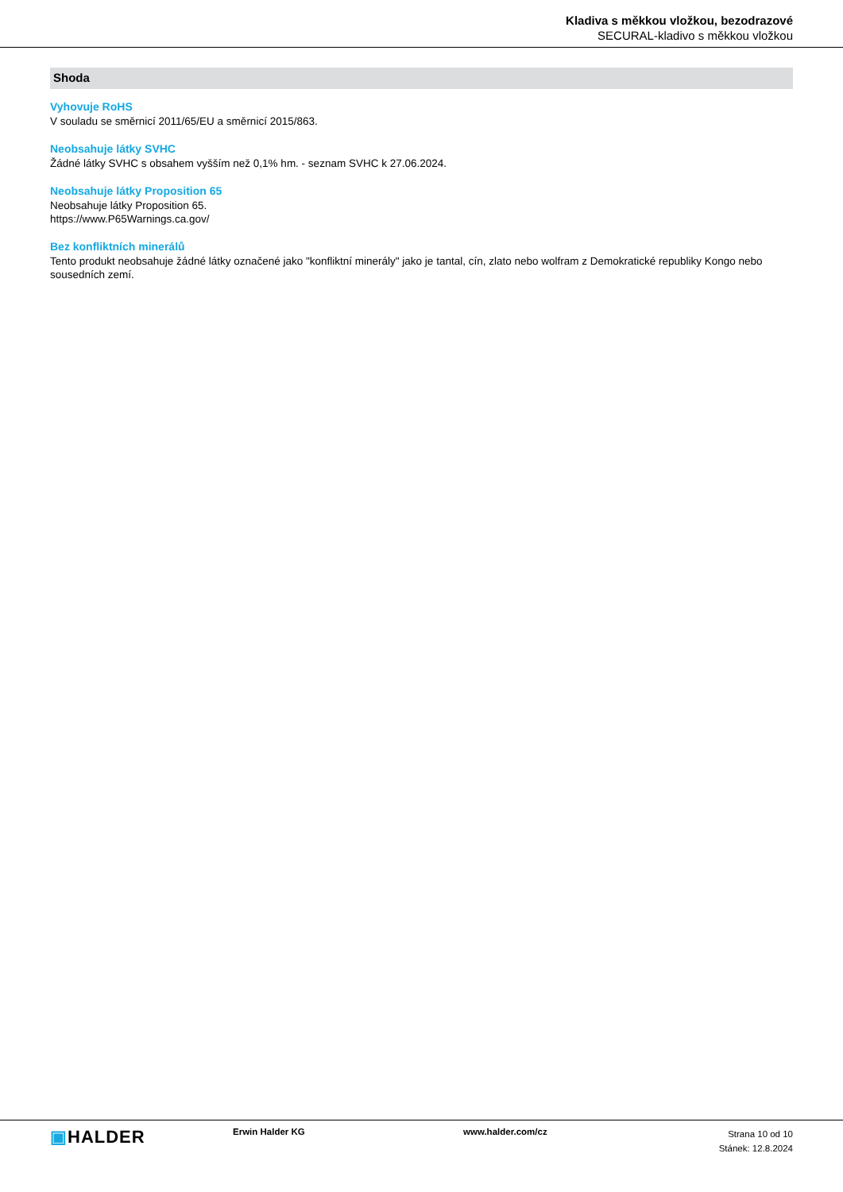Kladiva s měkkou vložkou, bezodrazové
SECURAL-kladivo s měkkou vložkou
Shoda
Vyhovuje RoHS
V souladu se směrnicí 2011/65/EU a směrnicí 2015/863.
Neobsahuje látky SVHC
Žádné látky SVHC s obsahem vyšším než 0,1% hm. - seznam SVHC k 27.06.2024.
Neobsahuje látky Proposition 65
Neobsahuje látky Proposition 65.
https://www.P65Warnings.ca.gov/
Bez konfliktních minerálů
Tento produkt neobsahuje žádné látky označené jako "konfliktní minerály" jako je tantal, cín, zlato nebo wolfram z Demokratické republiky Kongo nebo sousedních zemí.
▣HALDER
Erwin Halder KG www.halder.com/cz
Strana 10 od 10
Stánek: 12.8.2024